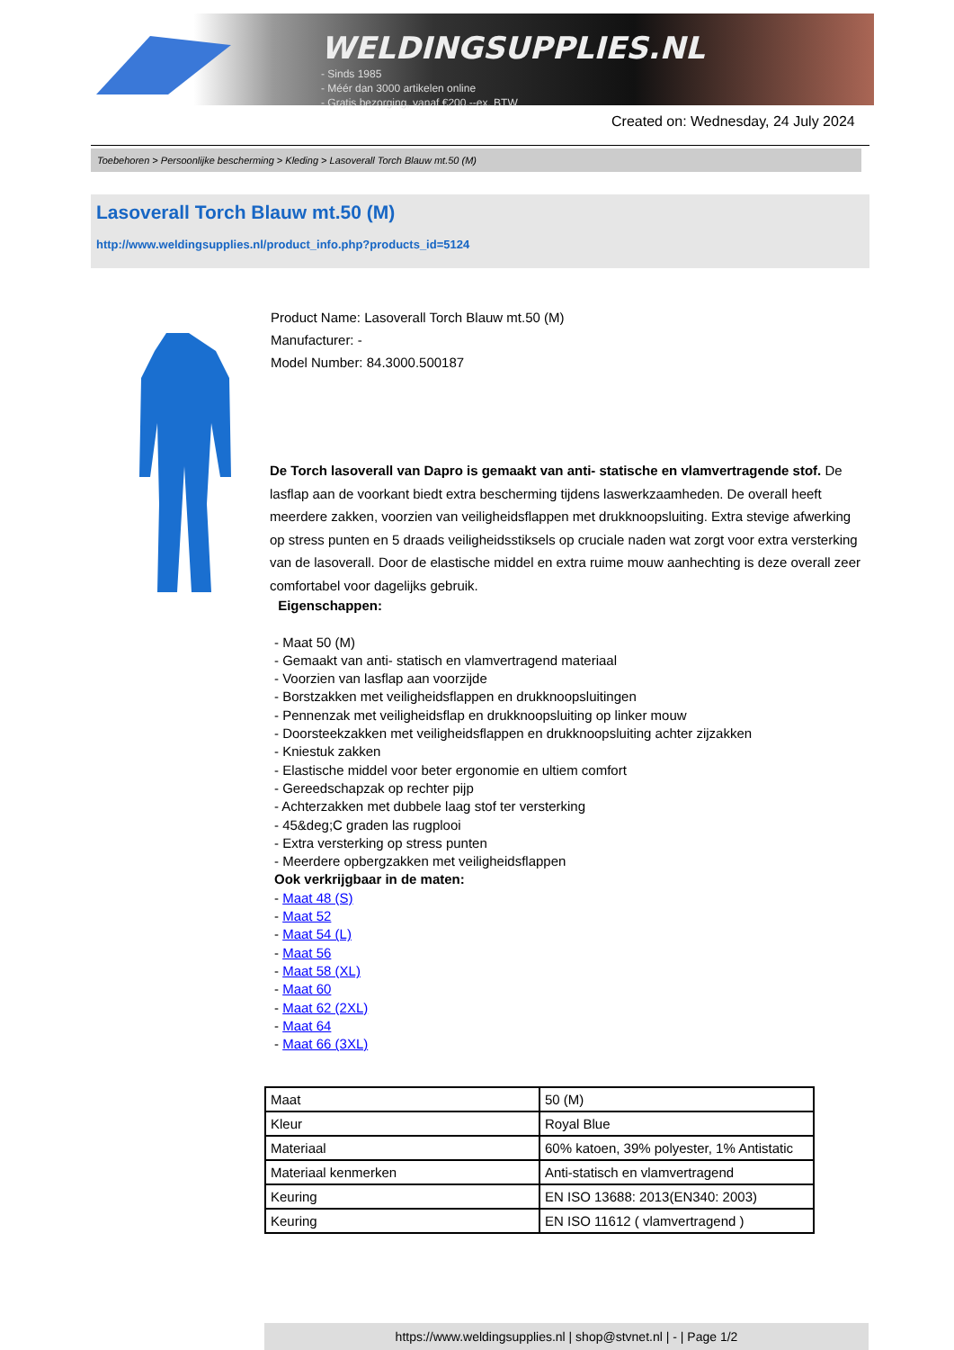WELDINGSUPPLIES.NL
- Sinds 1985
- Méér dan 3000 artikelen online
- Gratis bezorging, vanaf €200,--ex. BTW
Created on: Wednesday, 24 July 2024
Toebehoren > Persoonlijke bescherming > Kleding > Lasoverall Torch Blauw mt.50 (M)
Lasoverall Torch Blauw mt.50 (M)
http://www.weldingsupplies.nl/product_info.php?products_id=5124
Product Name: Lasoverall Torch Blauw mt.50 (M)
Manufacturer: -
Model Number: 84.3000.500187
De Torch lasoverall van Dapro is gemaakt van anti- statische en vlamvertragende stof. De lasflap aan de voorkant biedt extra bescherming tijdens laswerkzaamheden. De overall heeft meerdere zakken, voorzien van veiligheidsflappen met drukknoopsluiting. Extra stevige afwerking op stress punten en 5 draads veiligheidsstiksels op cruciale naden wat zorgt voor extra versterking van de lasoverall. Door de elastische middel en extra ruime mouw aanhechting is deze overall zeer comfortabel voor dagelijks gebruik.
Eigenschappen:
- Maat 50 (M)
- Gemaakt van anti- statisch en vlamvertragend materiaal
- Voorzien van lasflap aan voorzijde
- Borstzakken met veiligheidsflappen en drukknoopsluitingen
- Pennenzak met veiligheidsflap en drukknoopsluiting op linker mouw
- Doorsteekzakken met veiligheidsflappen en drukknoopsluiting achter zijzakken
- Kniestuk zakken
- Elastische middel voor beter ergonomie en ultiem comfort
- Gereedschapzak op rechter pijp
- Achterzakken met dubbele laag stof ter versterking
- 45&deg;C graden las rugplooi
- Extra versterking op stress punten
- Meerdere opbergzakken met veiligheidsflappen
Ook verkrijgbaar in de maten:
- Maat 48 (S)
- Maat 52
- Maat 54 (L)
- Maat 56
- Maat 58 (XL)
- Maat 60
- Maat 62 (2XL)
- Maat 64
- Maat 66 (3XL)
| Maat | 50 (M) |
| Kleur | Royal Blue |
| Materiaal | 60% katoen, 39% polyester, 1% Antistatic |
| Materiaal kenmerken | Anti-statisch en vlamvertragend |
| Keuring | EN ISO 13688: 2013(EN340: 2003) |
| Keuring | EN ISO 11612 ( vlamvertragend ) |
https://www.weldingsupplies.nl | shop@stvnet.nl | - | Page 1/2